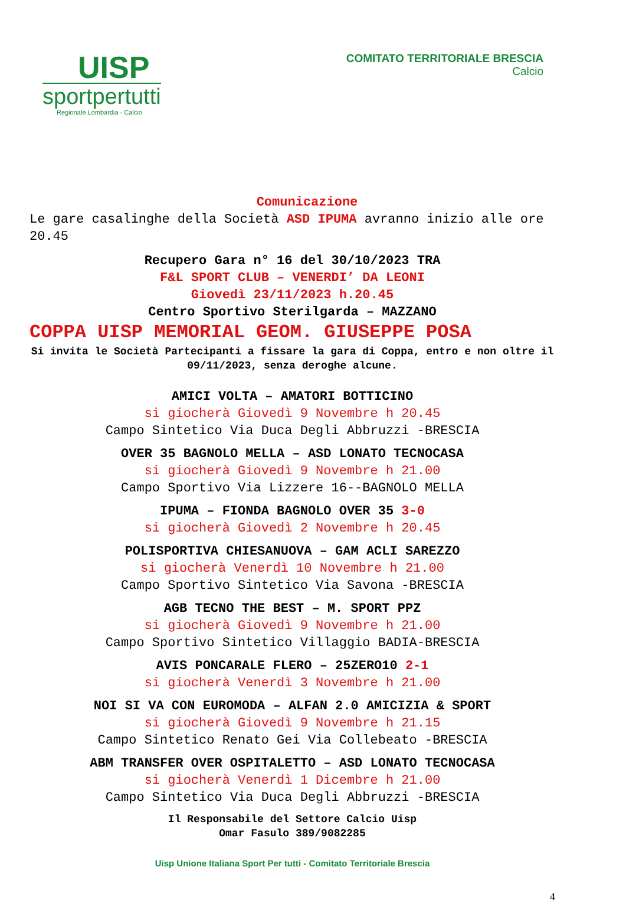UISP
sportpertutti
Regionale Lombardia - Calcio
COMITATO TERRITORIALE BRESCIA
Calcio
Comunicazione
Le gare casalinghe della Società ASD IPUMA avranno inizio alle ore 20.45
Recupero Gara n° 16 del 30/10/2023 TRA
F&L SPORT CLUB – VENERDI’ DA LEONI
Giovedì 23/11/2023 h.20.45
Centro Sportivo Sterilgarda – MAZZANO
COPPA UISP MEMORIAL GEOM. GIUSEPPE POSA
Si invita le Società Partecipanti a fissare la gara di Coppa, entro e non oltre il 09/11/2023, senza deroghe alcune.
AMICI VOLTA – AMATORI BOTTICINO
si giocherà Giovedì 9 Novembre h 20.45
Campo Sintetico Via Duca Degli Abbruzzi -BRESCIA
OVER 35 BAGNOLO MELLA – ASD LONATO TECNOCASA
si giocherà Giovedì 9 Novembre h 21.00
Campo Sportivo Via Lizzere 16--BAGNOLO MELLA
IPUMA – FIONDA BAGNOLO OVER 35 3-0
si giocherà Giovedì 2 Novembre h 20.45
POLISPORTIVA CHIESANUOVA – GAM ACLI SAREZZO
si giocherà Venerdì 10 Novembre h 21.00
Campo Sportivo Sintetico Via Savona -BRESCIA
AGB TECNO THE BEST – M. SPORT PPZ
si giocherà Giovedì 9 Novembre h 21.00
Campo Sportivo Sintetico Villaggio BADIA-BRESCIA
AVIS PONCARALE FLERO – 25ZERO10 2-1
si giocherà Venerdì 3 Novembre h 21.00
NOI SI VA CON EUROMODA – ALFAN 2.0 AMICIZIA & SPORT
si giocherà Giovedì 9 Novembre h 21.15
Campo Sintetico Renato Gei Via Collebeato -BRESCIA
ABM TRANSFER OVER OSPITALETTO – ASD LONATO TECNOCASA
si giocherà Venerdì 1 Dicembre h 21.00
Campo Sintetico Via Duca Degli Abbruzzi -BRESCIA
Il Responsabile del Settore Calcio Uisp
Omar Fasulo 389/9082285
Uisp Unione Italiana Sport Per tutti - Comitato Territoriale Brescia
4